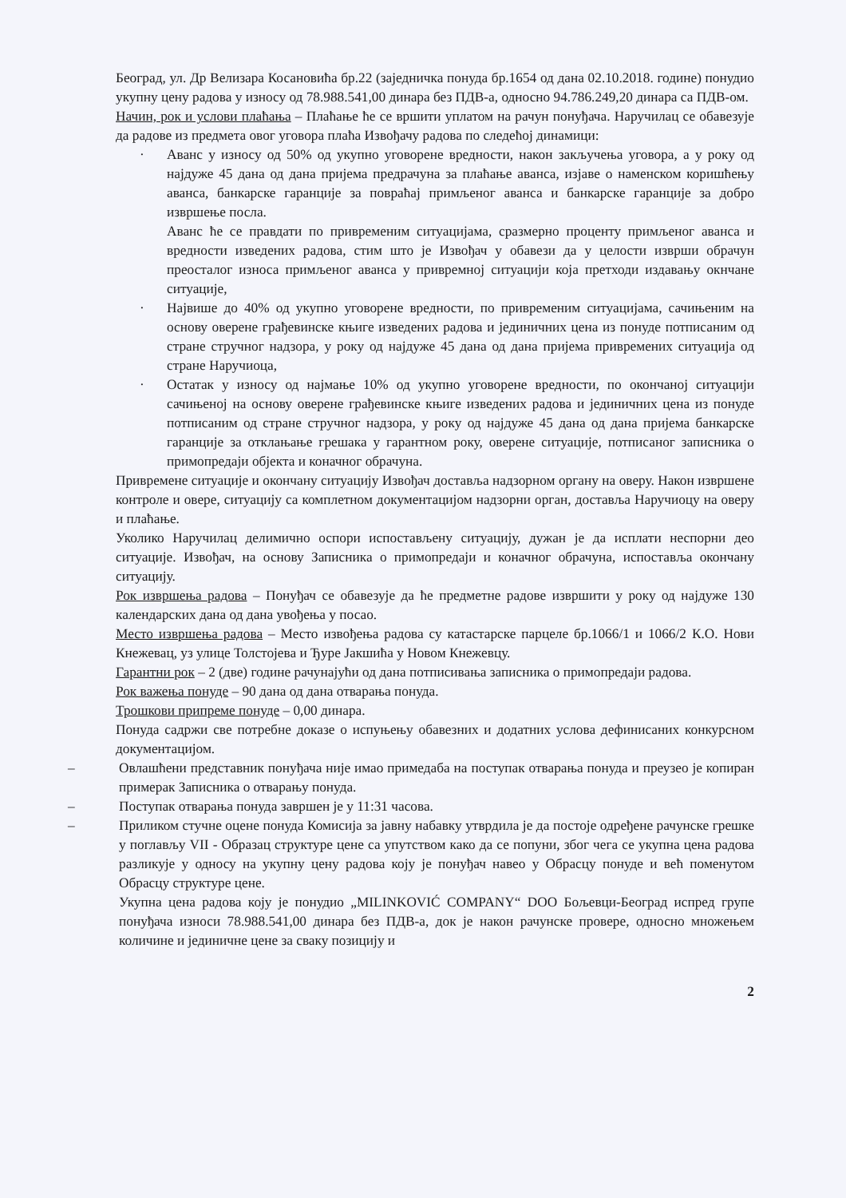Београд, ул. Др Велизара Косановића бр.22 (заједничка понуда бр.1654 од дана 02.10.2018. године) понудио укупну цену радова у износу од 78.988.541,00 динара без ПДВ-а, односно 94.786.249,20 динара са ПДВ-ом.
Начин, рок и услови плаћања – Плаћање ће се вршити уплатом на рачун понуђача. Наручилац се обавезује да радове из предмета овог уговора плаћа Извођачу радова по следећој динамици:
· Аванс у износу од 50% од укупно уговорене вредности, након закључења уговора, а у року од најдуже 45 дана од дана пријема предрачуна за плаћање аванса, изјаве о наменском коришћењу аванса, банкарске гаранције за повраћај примљеног аванса и банкарске гаранције за добро извршење посла.
Аванс ће се правдати по привременим ситуацијама, сразмерно проценту примљеног аванса и вредности изведених радова, стим што је Извођач у обавези да у целости изврши обрачун преосталог износа примљеног аванса у привремној ситуацији која претходи издавању окнчане ситуације,
· Највише до 40% од укупно уговорене вредности, по привременим ситуацијама, сачињеним на основу оверене грађевинске књиге изведених радова и јединичних цена из понуде потписаним од стране стручног надзора, у року од најдуже 45 дана од дана пријема привремених ситуација од стране Наручиоца,
· Остатак у износу од најмање 10% од укупно уговорене вредности, по окончаној ситуацији сачињеној на основу оверене грађевинске књиге изведених радова и јединичних цена из понуде потписаним од стране стручног надзора, у року од најдуже 45 дана од дана пријема банкарске гаранције за отклањање грешака у гарантном року, оверене ситуације, потписаног записника о примопредаји објекта и коначног обрачуна.
Привремене ситуације и окончану ситуацију Извођач доставља надзорном органу на оверу. Након извршене контроле и овере, ситуацију са комплетном документацијом надзорни орган, доставља Наручиоцу на оверу и плаћање.
Уколико Наручилац делимично оспори испостављену ситуацију, дужан је да исплати неспорни део ситуације. Извођач, на основу Записника о примопредаји и коначног обрачуна, испоставља окончану ситуацију.
Рок извршења радова – Понуђач се обавезује да ће предметне радове извршити у року од најдуже 130 календарских дана од дана увођења у посао.
Место извршења радова – Место извођења радова су катастарске парцеле бр.1066/1 и 1066/2 К.О. Нови Кнежевац, уз улице Толстојева и Ђуре Јакшића у Новом Кнежевцу.
Гарантни рок – 2 (две) године рачунајући од дана потписивања записника о примопредаји радова.
Рок важења понуде – 90 дана од дана отварања понуда.
Трошкови припреме понуде – 0,00 динара.
Понуда садржи све потребне доказе о испуњењу обавезних и додатних услова дефинисаних конкурсном документацијом.
– Овлашћени представник понуђача није имао примедаба на поступак отварања понуда и преузео је копиран примерак Записника о отварању понуда.
– Поступак отварања понуда завршен је у 11:31 часова.
– Приликом стучне оцене понуда Комисија за јавну набавку утврдила је да постоје одређене рачунске грешке у поглављу VII - Образац структуре цене са упутством како да се попуни, због чега се укупна цена радова разликује у односу на укупну цену радова коју је понуђач навео у Обрасцу понуде и већ поменутом Обрасцу структуре цене.
Укупна цена радова коју је понудио „MILINKOVIĆ COMPANY“ DOO Бољевци-Београд испред групе понуђача износи 78.988.541,00 динара без ПДВ-а, док је након рачунске провере, односно множењем количине и јединичне цене за сваку позицију и
2